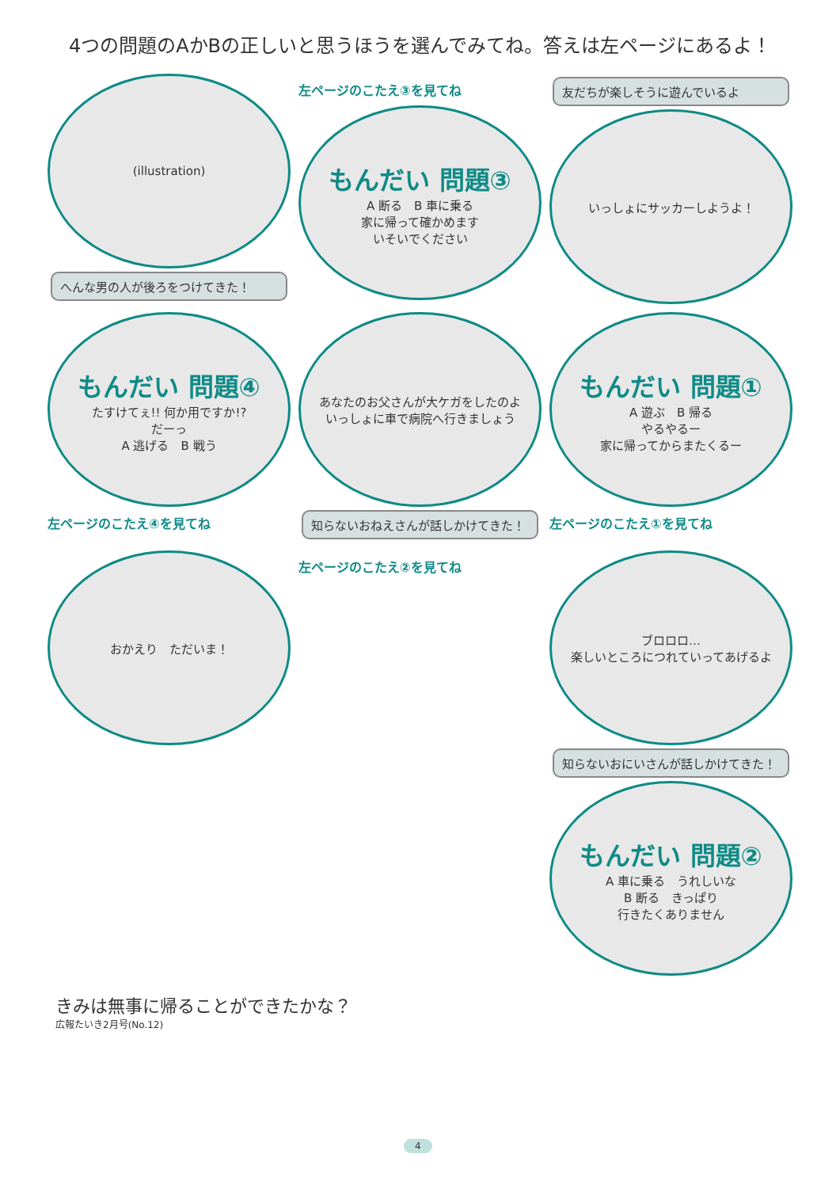4つの問題のAかBの正しいと思うほうを選んでみてね。答えは左ページにあるよ！
(illustration)
へんな男の人が後ろをつけてきた！
左ページのこたえ③を見てね
もんだい 問題③
A 断る　B 車に乗る
家に帰って確かめます
いそいでください
友だちが楽しそうに遊んでいるよ
いっしょにサッカーしようよ！
もんだい 問題④
たすけてぇ!! 何か用ですか!?
だーっ
A 逃げる　B 戦う
左ページのこたえ④を見てね
あなたのお父さんが大ケガをしたのよ
いっしょに車で病院へ行きましょう
知らないおねえさんが話しかけてきた！
もんだい 問題①
A 遊ぶ　B 帰る
やるやるー
家に帰ってからまたくるー
左ページのこたえ①を見てね
おかえり　ただいま！
左ページのこたえ②を見てね
ブロロロ…
楽しいところにつれていってあげるよ
知らないおにいさんが話しかけてきた！
もんだい 問題②
A 車に乗る　うれしいな
B 断る　きっぱり
行きたくありません
きみは無事に帰ることができたかな？
広報たいき2月号(No.12)
4